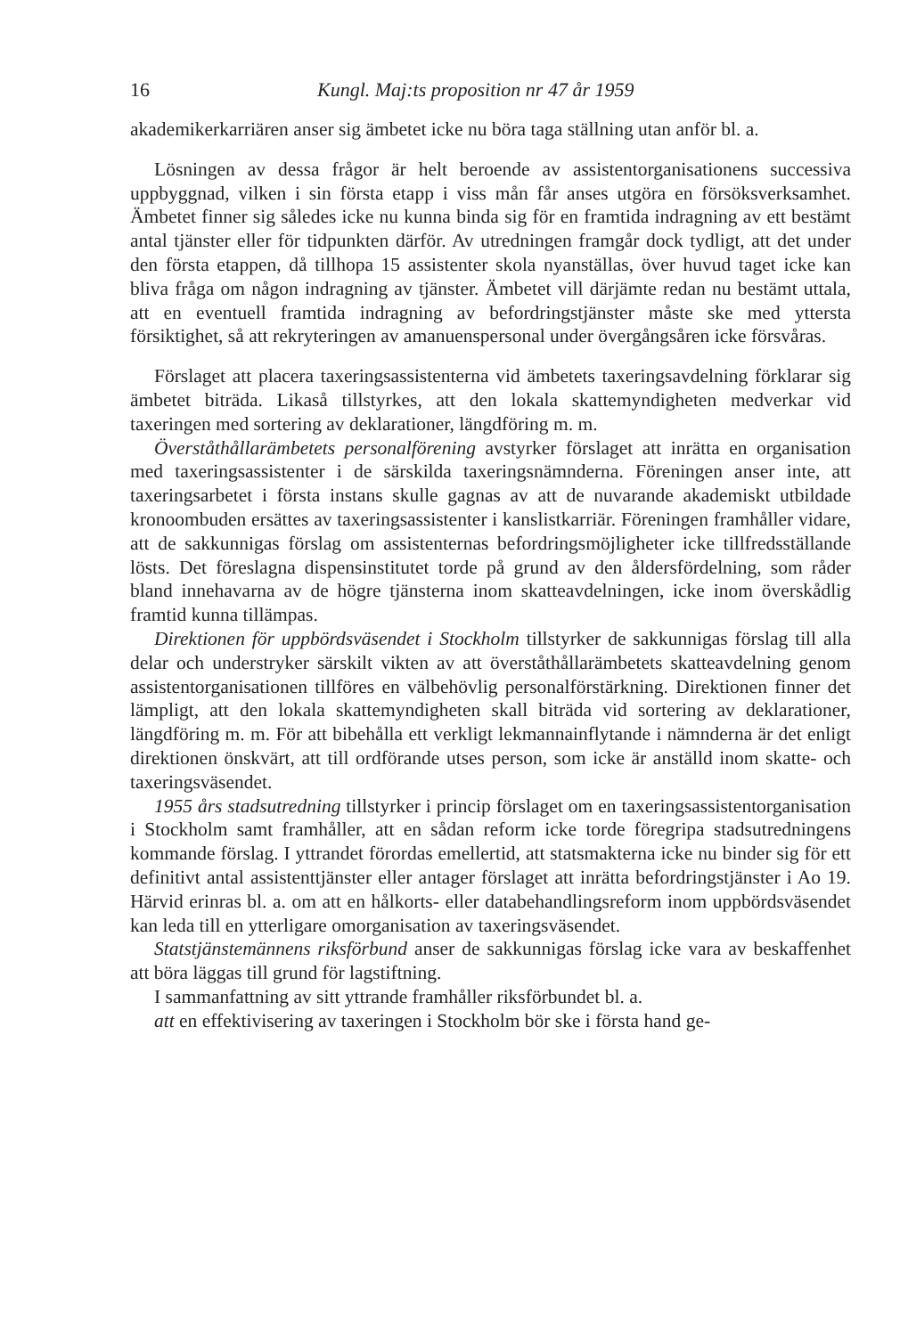16 Kungl. Maj:ts proposition nr 47 år 1959
akademikerkarriären anser sig ämbetet icke nu böra taga ställning utan anför bl. a.
Lösningen av dessa frågor är helt beroende av assistentorganisationens successiva uppbyggnad, vilken i sin första etapp i viss mån får anses utgöra en försöksverksamhet. Ämbetet finner sig således icke nu kunna binda sig för en framtida indragning av ett bestämt antal tjänster eller för tidpunkten därför. Av utredningen framgår dock tydligt, att det under den första etappen, då tillhopa 15 assistenter skola nyanställas, över huvud taget icke kan bliva fråga om någon indragning av tjänster. Ämbetet vill därjämte redan nu bestämt uttala, att en eventuell framtida indragning av befordringstjänster måste ske med yttersta försiktighet, så att rekryteringen av amanuenspersonal under övergångsåren icke försvåras.
Förslaget att placera taxeringsassistenterna vid ämbetets taxeringsavdelning förklarar sig ämbetet biträda. Likaså tillstyrkes, att den lokala skattemyndigheten medverkar vid taxeringen med sortering av deklarationer, längdföring m. m.
Överståthållarämbetets personalförening avstyrker förslaget att inrätta en organisation med taxeringsassistenter i de särskilda taxeringsnämnderna. Föreningen anser inte, att taxeringsarbetet i första instans skulle gagnas av att de nuvarande akademiskt utbildade kronoombuden ersättes av taxeringsassistenter i kanslistkarriär. Föreningen framhåller vidare, att de sakkunnigas förslag om assistenternas befordringsmöjligheter icke tillfredsställande lösts. Det föreslagna dispensinstitutet torde på grund av den åldersfördelning, som råder bland innehavarna av de högre tjänsterna inom skatteavdelningen, icke inom överskådlig framtid kunna tillämpas.
Direktionen för uppbördsväsendet i Stockholm tillstyrker de sakkunnigas förslag till alla delar och understryker särskilt vikten av att överståthållarämbetets skatteavdelning genom assistentorganisationen tillföres en välbehövlig personalförstärkning. Direktionen finner det lämpligt, att den lokala skattemyndigheten skall biträda vid sortering av deklarationer, längdföring m. m. För att bibehålla ett verkligt lekmannainflytande i nämnderna är det enligt direktionen önskvärt, att till ordförande utses person, som icke är anställd inom skatte- och taxeringsväsendet.
1955 års stadsutredning tillstyrker i princip förslaget om en taxeringsassistentorganisation i Stockholm samt framhåller, att en sådan reform icke torde föregripa stadsutredningens kommande förslag. I yttrandet förordas emellertid, att statsmakterna icke nu binder sig för ett definitivt antal assistenttjänster eller antager förslaget att inrätta befordringstjänster i Ao 19. Härvid erinras bl. a. om att en hålkorts- eller databehandlingsreform inom uppbördsväsendet kan leda till en ytterligare omorganisation av taxeringsväsendet.
Statstjänstemännens riksförbund anser de sakkunnigas förslag icke vara av beskaffenhet att böra läggas till grund för lagstiftning.
I sammanfattning av sitt yttrande framhåller riksförbundet bl. a.
att en effektivisering av taxeringen i Stockholm bör ske i första hand ge-